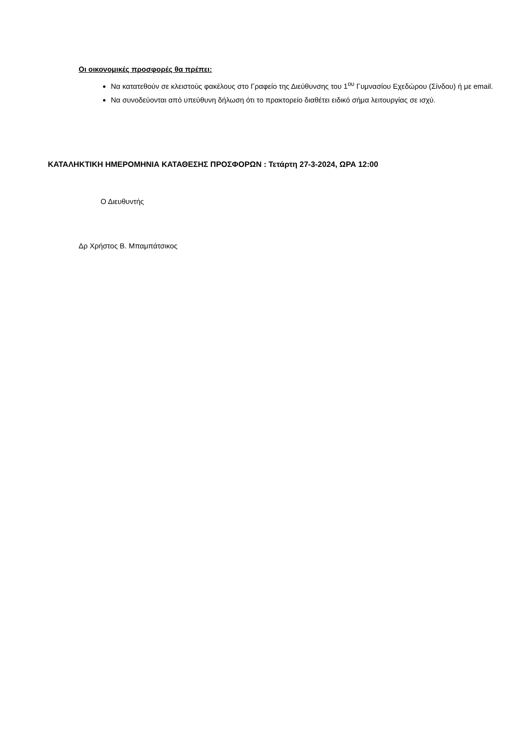Οι οικονομικές προσφορές θα πρέπει:
Να κατατεθούν σε κλειστούς φακέλους στο Γραφείο της Διεύθυνσης του 1<sup>ου</sup> Γυμνασίου Εχεδώρου (Σίνδου) ή με email.
Να συνοδεύονται από υπεύθυνη δήλωση ότι το πρακτορείο διαθέτει ειδικό σήμα λειτουργίας σε ισχύ.
ΚΑΤΑΛΗΚΤΙΚΗ ΗΜΕΡΟΜΗΝΙΑ ΚΑΤΑΘΕΣΗΣ ΠΡΟΣΦΟΡΩΝ : Τετάρτη 27-3-2024, ΩΡΑ 12:00
Ο Διευθυντής
Δρ Χρήστος Β. Μπαμπάτσικος